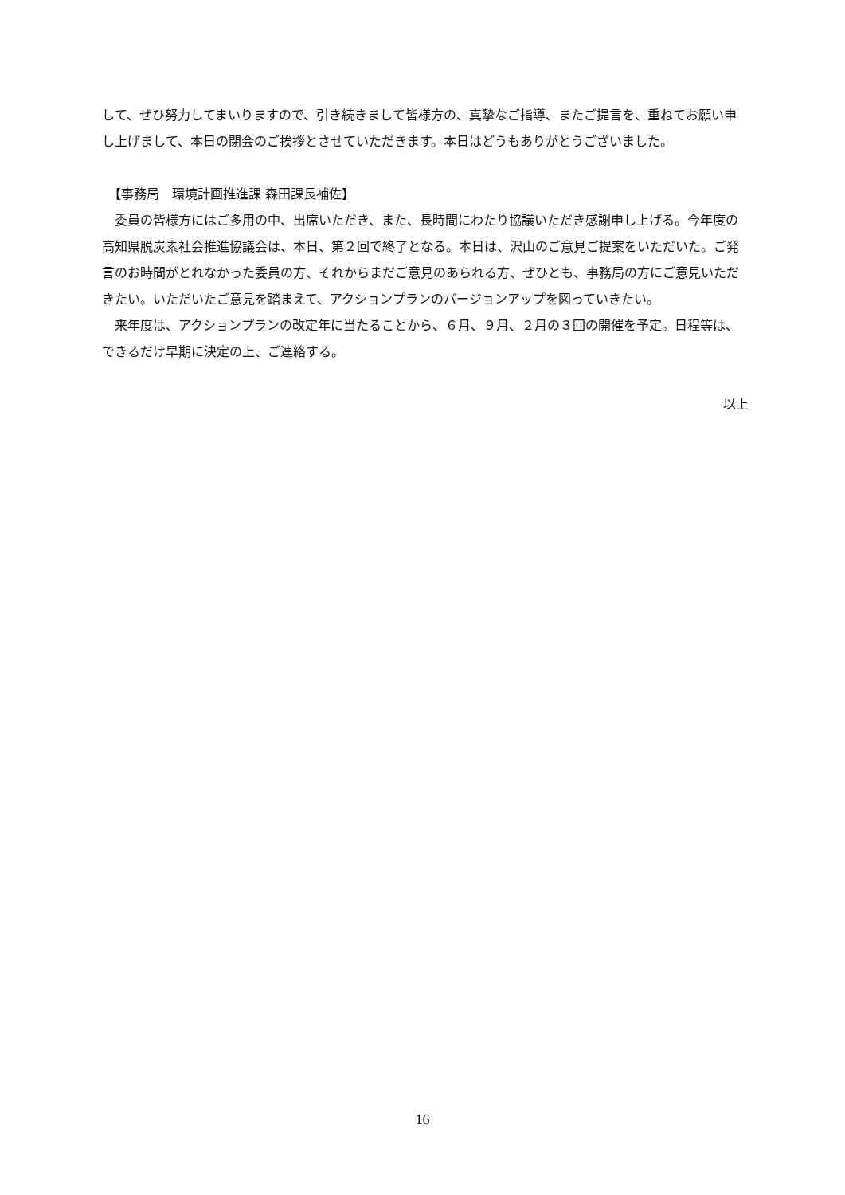して、ぜひ努力してまいりますので、引き続きまして皆様方の、真摯なご指導、またご提言を、重ねてお願い申し上げまして、本日の閉会のご挨拶とさせていただきます。本日はどうもありがとうございました。
　【事務局　環境計画推進課 森田課長補佐】
　委員の皆様方にはご多用の中、出席いただき、また、長時間にわたり協議いただき感謝申し上げる。今年度の高知県脱炭素社会推進協議会は、本日、第２回で終了となる。本日は、沢山のご意見ご提案をいただいた。ご発言のお時間がとれなかった委員の方、それからまだご意見のあられる方、ぜひとも、事務局の方にご意見いただきたい。いただいたご意見を踏まえて、アクションプランのバージョンアップを図っていきたい。
　来年度は、アクションプランの改定年に当たることから、６月、９月、２月の３回の開催を予定。日程等は、できるだけ早期に決定の上、ご連絡する。
以上
16